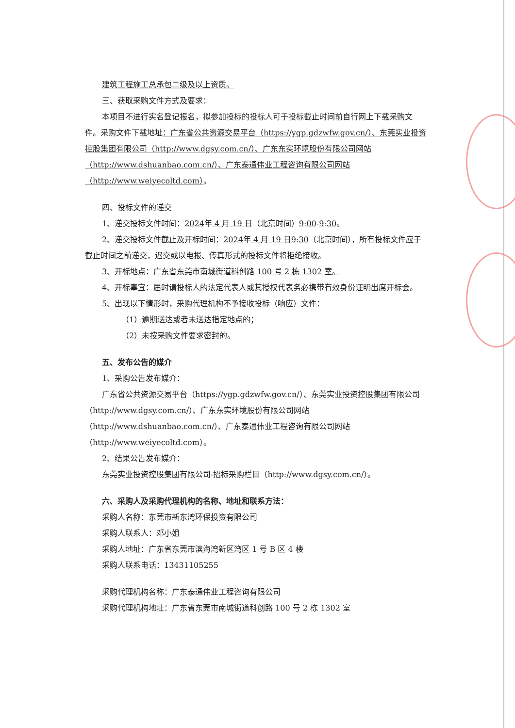建筑工程施工总承包二级及以上资质。
三、获取采购文件方式及要求：
本项目不进行实名登记报名，拟参加投标的投标人可于投标截止时间前自行网上下载采购文件。采购文件下载地址：广东省公共资源交易平台（https://ygp.gdzwfw.gov.cn/）、东莞实业投资控股集团有限公司（http://www.dgsy.com.cn/）、广东东实环境股份有限公司网站（http://www.dshuanbao.com.cn/）、广东泰通伟业工程咨询有限公司网站（http://www.weiyecoltd.com）。
四、投标文件的递交
1、递交投标文件时间：2024年 4 月 19 日（北京时间）9:00-9:30。
2、递交投标文件截止及开标时间：2024年 4 月 19 日9:30（北京时间），所有投标文件应于截止时间之前递交，迟交或以电报、传真形式的投标文件将拒绝接收。
3、开标地点：广东省东莞市南城街道科创路 100 号 2 栋 1302 室。
4、开标事宜：届时请投标人的法定代表人或其授权代表务必携带有效身份证明出席开标会。
5、出现以下情形时，采购代理机构不予接收投标（响应）文件：
（1）逾期送达或者未送达指定地点的；
（2）未按采购文件要求密封的。
五、发布公告的媒介
1、采购公告发布媒介：
广东省公共资源交易平台（https://ygp.gdzwfw.gov.cn/）、东莞实业投资控股集团有限公司（http://www.dgsy.com.cn/）、广东东实环境股份有限公司网站（http://www.dshuanbao.com.cn/）、广东泰通伟业工程咨询有限公司网站（http://www.weiyecoltd.com）。
2、结果公告发布媒介：
东莞实业投资控股集团有限公司-招标采购栏目（http://www.dgsy.com.cn/）。
六、采购人及采购代理机构的名称、地址和联系方法：
采购人名称：东莞市新东湾环保投资有限公司
采购人联系人：邓小姐
采购人地址：广东省东莞市滨海湾新区湾区 1 号 B 区 4 楼
采购人联系电话：13431105255
采购代理机构名称：广东泰通伟业工程咨询有限公司
采购代理机构地址：广东省东莞市南城街道科创路 100 号 2 栋 1302 室